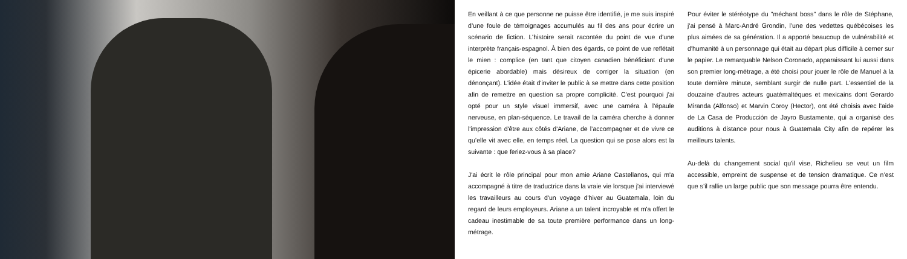En veillant à ce que personne ne puisse être identifié, je me suis inspiré d’une foule de témoignages accumulés au fil des ans pour écrire un scénario de fiction. L’histoire serait racontée du point de vue d'une interprète français-espagnol. À bien des égards, ce point de vue reflétait le mien : complice (en tant que citoyen canadien bénéficiant d'une épicerie abordable) mais désireux de corriger la situation (en dénonçant). L'idée était d'inviter le public à se mettre dans cette position afin de remettre en question sa propre complicité. C'est pourquoi j'ai opté pour un style visuel immersif, avec une caméra à l'épaule nerveuse, en plan-séquence. Le travail de la caméra cherche à donner l'impression d'être aux côtés d'Ariane, de l’accompagner et de vivre ce qu’elle vit avec elle, en temps réel. La question qui se pose alors est la suivante : que feriez-vous à sa place?
J'ai écrit le rôle principal pour mon amie Ariane Castellanos, qui m'a accompagné à titre de traductrice dans la vraie vie lorsque j'ai interviewé les travailleurs au cours d'un voyage d'hiver au Guatemala, loin du regard de leurs employeurs. Ariane a un talent incroyable et m'a offert le cadeau inestimable de sa toute première performance dans un long-métrage.
Pour éviter le stéréotype du "méchant boss" dans le rôle de Stéphane, j'ai pensé à Marc-André Grondin, l’une des vedettes québécoises les plus aimées de sa génération. Il a apporté beaucoup de vulnérabilité et d'humanité à un personnage qui était au départ plus difficile à cerner sur le papier. Le remarquable Nelson Coronado, apparaissant lui aussi dans son premier long-métrage, a été choisi pour jouer le rôle de Manuel à la toute dernière minute, semblant surgir de nulle part. L’essentiel de la douzaine d'autres acteurs guatémaltèques et mexicains dont Gerardo Miranda (Alfonso) et Marvin Coroy (Hector), ont été choisis avec l'aide de La Casa de Producción de Jayro Bustamente, qui a organisé des auditions à distance pour nous à Guatemala City afin de repérer les meilleurs talents.
Au-delà du changement social qu'il vise, Richelieu se veut un film accessible, empreint de suspense et de tension dramatique. Ce n’est que s’il rallie un large public que son message pourra être entendu.